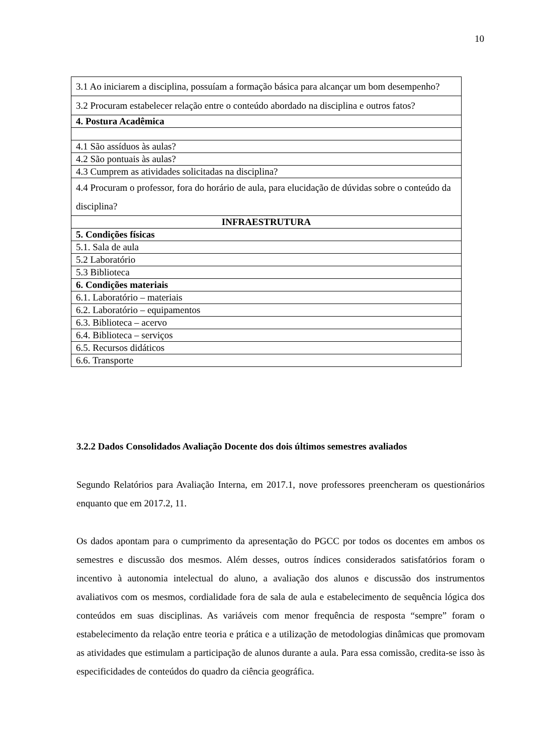10
| 3.1 Ao iniciarem a disciplina, possuíam a formação básica para alcançar um bom desempenho? |
| 3.2 Procuram estabelecer relação entre o conteúdo abordado na disciplina e outros fatos? |
| 4. Postura Acadêmica |
| 4.1 São assíduos às aulas? |
| 4.2 São pontuais às aulas? |
| 4.3 Cumprem as atividades solicitadas na disciplina? |
| 4.4 Procuram o professor, fora do horário de aula, para elucidação de dúvidas sobre o conteúdo da disciplina? |
| INFRAESTRUTURA |
| 5. Condições físicas |
| 5.1. Sala de aula |
| 5.2 Laboratório |
| 5.3 Biblioteca |
| 6. Condições materiais |
| 6.1. Laboratório – materiais |
| 6.2. Laboratório – equipamentos |
| 6.3. Biblioteca – acervo |
| 6.4. Biblioteca – serviços |
| 6.5. Recursos didáticos |
| 6.6. Transporte |
3.2.2 Dados Consolidados Avaliação Docente dos dois últimos semestres avaliados
Segundo Relatórios para Avaliação Interna, em 2017.1, nove professores preencheram os questionários enquanto que em 2017.2, 11.
Os dados apontam para o cumprimento da apresentação do PGCC por todos os docentes em ambos os semestres e discussão dos mesmos. Além desses, outros índices considerados satisfatórios foram o incentivo à autonomia intelectual do aluno, a avaliação dos alunos e discussão dos instrumentos avaliativos com os mesmos, cordialidade fora de sala de aula e estabelecimento de sequência lógica dos conteúdos em suas disciplinas. As variáveis com menor frequência de resposta “sempre” foram o estabelecimento da relação entre teoria e prática e a utilização de metodologias dinâmicas que promovam as atividades que estimulam a participação de alunos durante a aula. Para essa comissão, credita-se isso às especificidades de conteúdos do quadro da ciência geográfica.